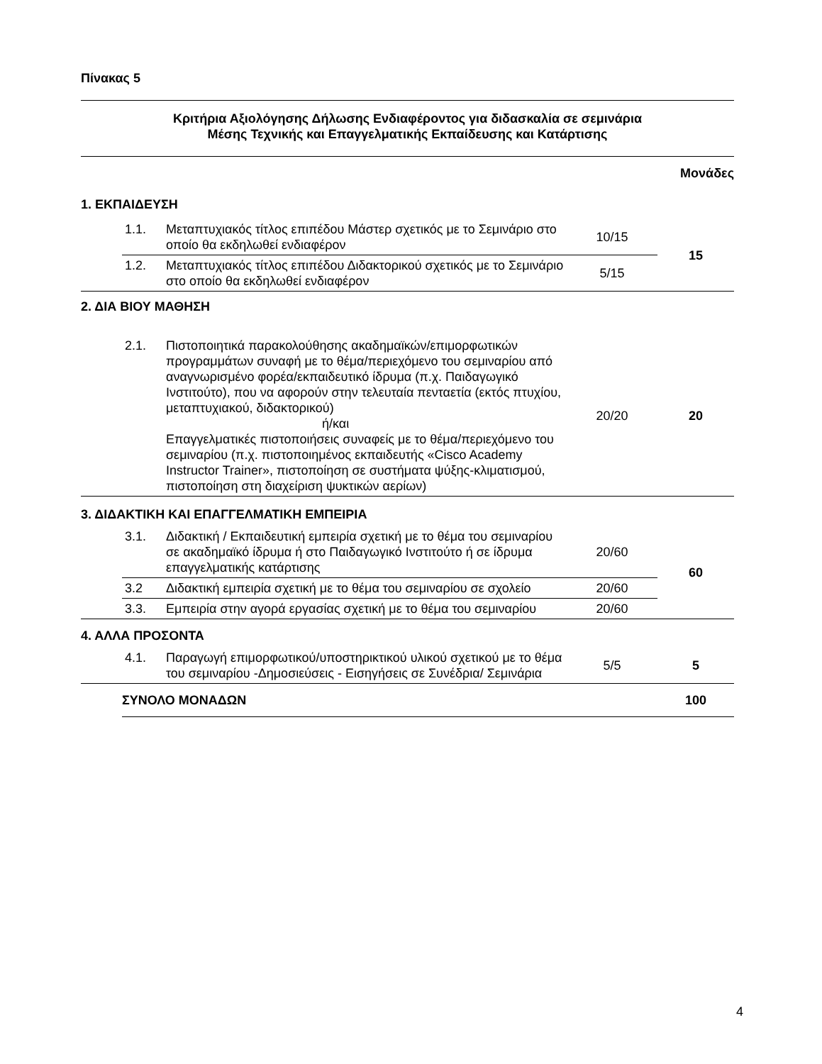Πίνακας 5
| Κριτήρια Αξιολόγησης Δήλωσης Ενδιαφέροντος για διδασκαλία σε σεμινάρια Μέσης Τεχνικής και Επαγγελματικής Εκπαίδευσης και Κατάρτισης | | | | |
| | | | | Μονάδες |
| 1. ΕΚΠΑΙΔΕΥΣΗ | | | | |
| | 1.1. | Μεταπτυχιακός τίτλος επιπέδου Μάστερ σχετικός με το Σεμινάριο στο οποίο θα εκδηλωθεί ενδιαφέρον | 10/15 | 15 |
| | 1.2. | Μεταπτυχιακός τίτλος επιπέδου Διδακτορικού σχετικός με το Σεμινάριο στο οποίο θα εκδηλωθεί ενδιαφέρον | 5/15 | |
| 2. ΔΙΑ ΒΙΟΥ ΜΑΘΗΣΗ | | | | |
| | 2.1. | Πιστοποιητικά παρακολούθησης ακαδημαϊκών/επιμορφωτικών προγραμμάτων συναφή με το θέμα/περιεχόμενο του σεμιναρίου από αναγνωρισμένο φορέα/εκπαιδευτικό ίδρυμα (π.χ. Παιδαγωγικό Ινστιτούτο), που να αφορούν στην τελευταία πενταετία (εκτός πτυχίου, μεταπτυχιακού, διδακτορικού) ή/και Επαγγελματικές πιστοποιήσεις συναφείς με το θέμα/περιεχόμενο του σεμιναρίου (π.χ. πιστοποιημένος εκπαιδευτής «Cisco Academy Instructor Trainer», πιστοποίηση σε συστήματα ψύξης-κλιματισμού, πιστοποίηση στη διαχείριση ψυκτικών αερίων) | 20/20 | 20 |
| 3. ΔΙΔΑΚΤΙΚΗ ΚΑΙ ΕΠΑΓΓΕΛΜΑΤΙΚΗ ΕΜΠΕΙΡΙΑ | | | | |
| | 3.1. | Διδακτική / Εκπαιδευτική εμπειρία σχετική με το θέμα του σεμιναρίου σε ακαδημαϊκό ίδρυμα ή στο Παιδαγωγικό Ινστιτούτο ή σε ίδρυμα επαγγελματικής κατάρτισης | 20/60 | 60 |
| | 3.2 | Διδακτική εμπειρία σχετική με το θέμα του σεμιναρίου σε σχολείο | 20/60 | |
| | 3.3. | Εμπειρία στην αγορά εργασίας σχετική με το θέμα του σεμιναρίου | 20/60 | |
| 4. ΑΛΛΑ ΠΡΟΣΟΝΤΑ | | | | |
| | 4.1. | Παραγωγή επιμορφωτικού/υποστηρικτικού υλικού σχετικού με το θέμα του σεμιναρίου -Δημοσιεύσεις - Εισηγήσεις σε Συνέδρια/ Σεμινάρια | 5/5 | 5 |
| | ΣΥΝΟΛΟ ΜΟΝΑΔΩΝ | | | 100 |
4